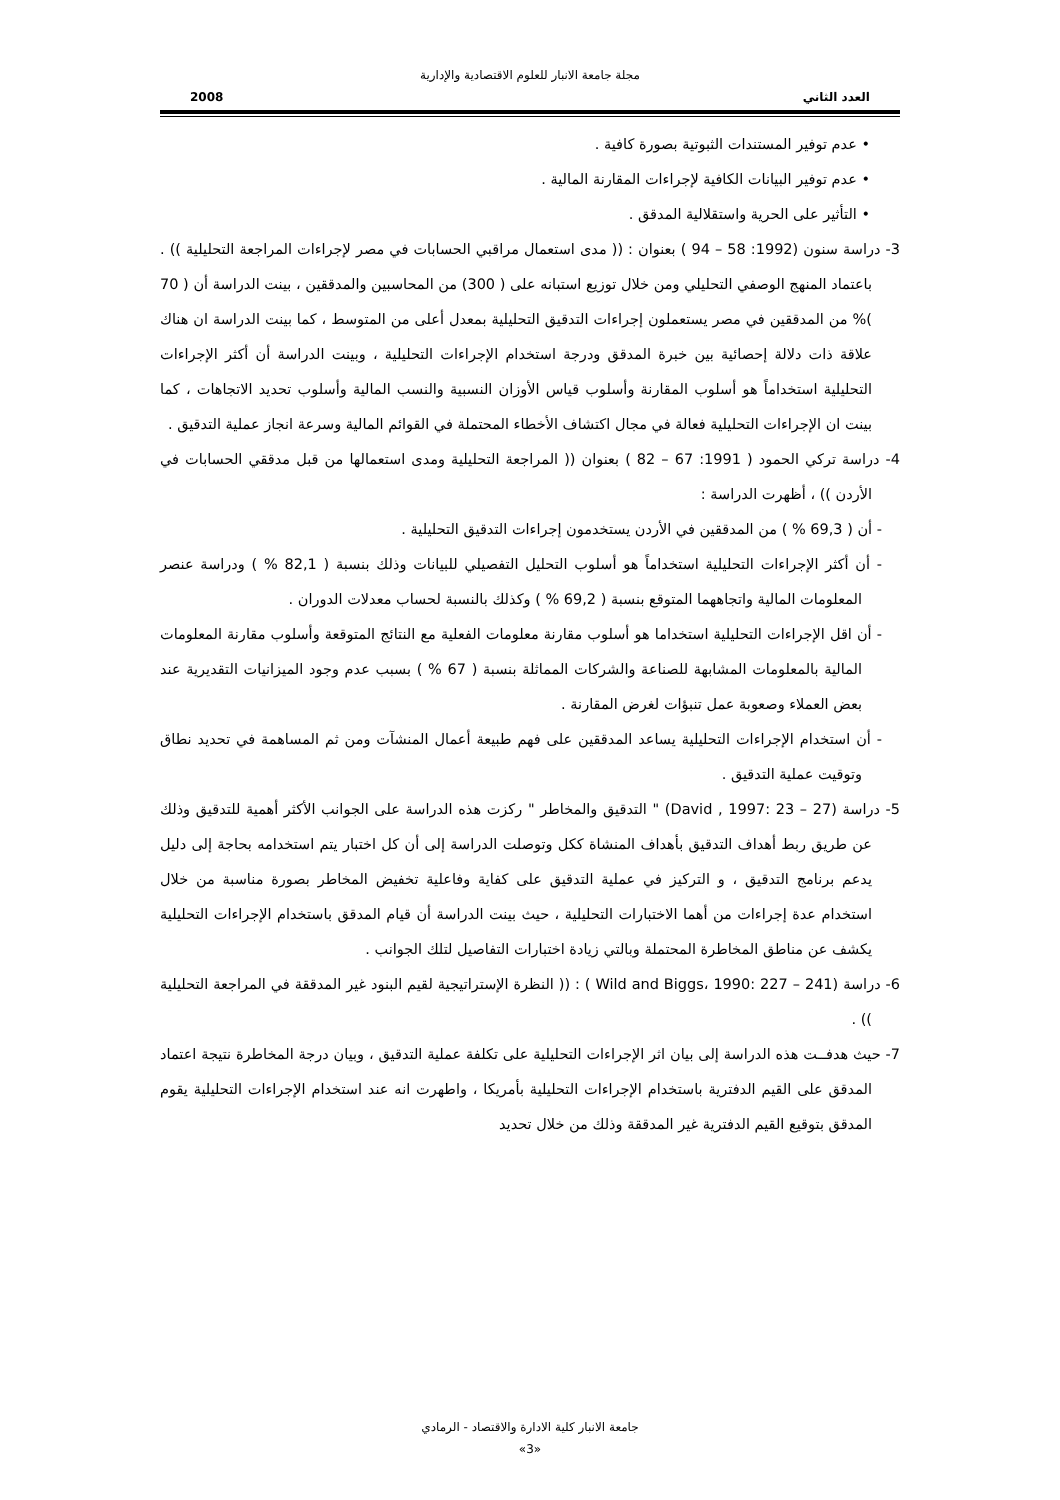مجلة جامعة الانبار للعلوم الاقتصادية والإدارية
العدد الثاني 2008
• عدم توفير المستندات الثبوتية بصورة كافية .
• عدم توفير البيانات الكافية لإجراءات المقارنة المالية .
• التأثير على الحرية واستقلالية المدقق .
3- دراسة سنون (1992: 58 – 94 ) بعنوان : (( مدى استعمال مراقبي الحسابات في مصر لإجراءات المراجعة التحليلية )) . باعتماد المنهج الوصفي التحليلي ومن خلال توزيع استبانه على ( 300) من المحاسبين والمدققين ، بينت الدراسة أن ( 70 )% من المدققين في مصر يستعملون إجراءات التدقيق التحليلية بمعدل أعلى من المتوسط ، كما بينت الدراسة ان هناك علاقة ذات دلالة إحصائية بين خبرة المدقق ودرجة استخدام الإجراءات التحليلية ، وبينت الدراسة أن أكثر الإجراءات التحليلية استخداماً هو أسلوب المقارنة وأسلوب قياس الأوزان النسبية والنسب المالية وأسلوب تحديد الاتجاهات ، كما بينت ان الإجراءات التحليلية فعالة في مجال اكتشاف الأخطاء المحتملة في القوائم المالية وسرعة انجاز عملية التدقيق .
4- دراسة تركي الحمود ( 1991: 67 – 82 ) بعنوان (( المراجعة التحليلية ومدى استعمالها من قبل مدققي الحسابات في الأردن )) ، أظهرت الدراسة :
- أن ( 69,3 % ) من المدققين في الأردن يستخدمون إجراءات التدقيق التحليلية .
- أن أكثر الإجراءات التحليلية استخداماً هو أسلوب التحليل التفصيلي للبيانات وذلك بنسبة ( 82,1 % ) ودراسة عنصر المعلومات المالية واتجاههما المتوقع بنسبة ( 69,2 % ) وكذلك بالنسبة لحساب معدلات الدوران .
- أن اقل الإجراءات التحليلية استخداما هو أسلوب مقارنة معلومات الفعلية مع النتائج المتوقعة وأسلوب مقارنة المعلومات المالية بالمعلومات المشابهة للصناعة والشركات المماثلة بنسبة ( 67 % ) بسبب عدم وجود الميزانيات التقديرية عند بعض العملاء وصعوبة عمل تنبؤات لغرض المقارنة .
- أن استخدام الإجراءات التحليلية يساعد المدققين على فهم طبيعة أعمال المنشآت ومن ثم المساهمة في تحديد نطاق وتوقيت عملية التدقيق .
5- دراسة (David , 1997: 23 – 27) " التدقيق والمخاطر " ركزت هذه الدراسة على الجوانب الأكثر أهمية للتدقيق وذلك عن طريق ربط أهداف التدقيق بأهداف المنشاة ككل وتوصلت الدراسة إلى أن كل اختبار يتم استخدامه بحاجة إلى دليل يدعم برنامج التدقيق ، و التركيز في عملية التدقيق على كفاية وفاعلية تخفيض المخاطر بصورة مناسبة من خلال استخدام عدة إجراءات من أهما الاختبارات التحليلية ، حيث بينت الدراسة أن قيام المدقق باستخدام الإجراءات التحليلية يكشف عن مناطق المخاطرة المحتملة وبالتي زيادة اختبارات التفاصيل لتلك الجوانب .
6- دراسة (Wild and Biggs، 1990: 227 – 241 ) : (( النظرة الإستراتيجية لقيم البنود غير المدققة في المراجعة التحليلية )) .
7- حيث هدفــت هذه الدراسة إلى بيان اثر الإجراءات التحليلية على تكلفة عملية التدقيق ، وبيان درجة المخاطرة نتيجة اعتماد المدقق على القيم الدفترية باستخدام الإجراءات التحليلية بأمريكا ، واطهرت انه عند استخدام الإجراءات التحليلية يقوم المدقق بتوقيع القيم الدفترية غير المدققة وذلك من خلال تحديد
جامعة الانبار كلية الادارة والاقتصاد - الرمادي
«3»